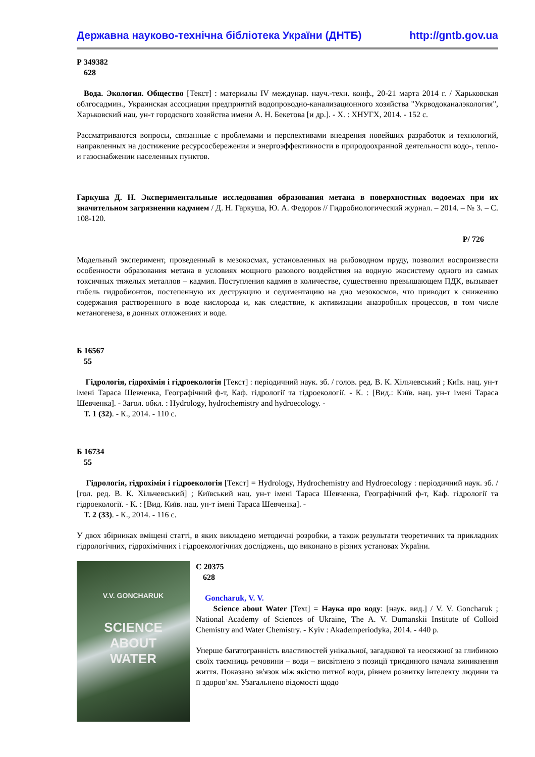Державна науково-технічна бібліотека України (ДНТБ) http://gntb.gov.ua
Р 349382
628
Вода. Экология. Общество [Текст] : материалы IV междунар. науч.-техн. конф., 20-21 марта 2014 г. / Харьковская облгосадмин., Украинская ассоциация предприятий водопроводно-канализационного хозяйства "Укрводоканалэкология", Харьковский нац. ун-т городского хозяйства имени А. Н. Бекетова [и др.]. - Х. : ХНУГХ, 2014. - 152 с.
Рассматриваются вопросы, связанные с проблемами и перспективами внедрения новейших разработок и технологий, направленных на достижение ресурсосбережения и энергоэффективности в природоохранной деятельности водо-, тепло- и газоснабжении населенных пунктов.
Гаркуша Д. Н. Экспериментальные исследования образования метана в поверхностных водоемах при их значительном загрязнении кадмием / Д. Н. Гаркуша, Ю. А. Федоров // Гидробиологический журнал. – 2014. – № 3. – С. 108-120.
Р/ 726
Модельный эксперимент, проведенный в мезокосмах, установленных на рыбоводном пруду, позволил воспроизвести особенности образования метана в условиях мощного разового воздействия на водную экосистему одного из самых токсичных тяжелых металлов – кадмия. Поступления кадмия в количестве, существенно превышающем ПДК, вызывает гибель гидробионтов, постепенную их деструкцию и седиментацию на дно мезокосмов, что приводит к снижению содержания растворенного в воде кислорода и, как следствие, к активизации анаэробных процессов, в том числе метаногенеза, в донных отложениях и воде.
Б 16567
55
Гідрологія, гідрохімія і гідроекологія [Текст] : періодичний наук. зб. / голов. ред. В. К. Хільчевський ; Київ. нац. ун-т імені Тараса Шевченка, Географічний ф-т, Каф. гідрології та гідроекології. - К. : [Вид.: Київ. нац. ун-т імені Тараса Шевченка]. - Загол. обкл. : Hydrology, hydrochemistry and hydroecology. -
Т. 1 (32). - К., 2014. - 110 с.
Б 16734
55
Гідрологія, гідрохімія і гідроекологія [Текст] = Hydrology, Hydrochemistry and Hydroecology : періодичний наук. зб. / [гол. ред. В. К. Хільчевський] ; Київський нац. ун-т імені Тараса Шевченка, Географічний ф-т, Каф. гідрології та гідроекології. - К. : [Вид. Київ. нац. ун-т імені Тараса Шевченка]. -
Т. 2 (33). - К., 2014. - 116 с.
У двох збірниках вміщені статті, в яких викладено методичні розробки, а також результати теоретичних та прикладних гідрологічних, гідрохімічних і гідроекологічних досліджень, що виконано в різних установах України.
V.V. GONCHARUK
SCIENCE
ABOUT
WATER
С 20375
628
Goncharuk, V. V.
Science about Water [Text] = Наука про воду: [наук. вид.] / V. V. Goncharuk ; National Academy of Sciences of Ukraine, The A. V. Dumanskii Institute of Colloid Chemistry and Water Chemistry. - Kyiv : Akademperiodyka, 2014. - 440 p.
Уперше багатогранність властивостей унікальної, загадкової та неосяжної за глибиною своїх таємниць речовини – води – висвітлено з позиції триєдиного начала виникнення життя. Показано зв'язок між якістю питної води, рівнем розвитку інтелекту людини та її здоров’ям. Узагальнено відомості щодо